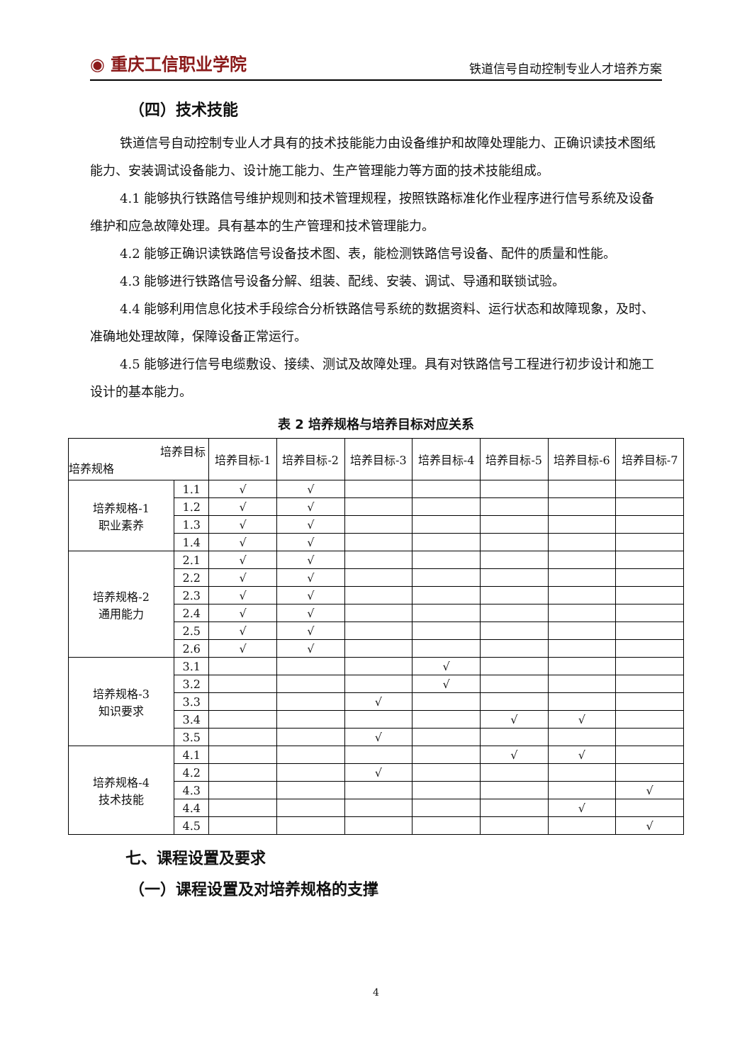◉ 重庆工信职业学院
铁道信号自动控制专业人才培养方案
（四）技术技能
铁道信号自动控制专业人才具有的技术技能能力由设备维护和故障处理能力、正确识读技术图纸能力、安装调试设备能力、设计施工能力、生产管理能力等方面的技术技能组成。
4.1 能够执行铁路信号维护规则和技术管理规程，按照铁路标准化作业程序进行信号系统及设备维护和应急故障处理。具有基本的生产管理和技术管理能力。
4.2 能够正确识读铁路信号设备技术图、表，能检测铁路信号设备、配件的质量和性能。
4.3 能够进行铁路信号设备分解、组装、配线、安装、调试、导通和联锁试验。
4.4 能够利用信息化技术手段综合分析铁路信号系统的数据资料、运行状态和故障现象，及时、准确地处理故障，保障设备正常运行。
4.5 能够进行信号电缆敷设、接续、测试及故障处理。具有对铁路信号工程进行初步设计和施工设计的基本能力。
表 2 培养规格与培养目标对应关系
| 培养目标 培养规格 | | 培养目标-1 | 培养目标-2 | 培养目标-3 | 培养目标-4 | 培养目标-5 | 培养目标-6 | 培养目标-7 |
| --- | --- | --- | --- | --- | --- | --- | --- | --- |
| 培养规格-1 职业素养 | 1.1 | √ | √ | | | | | |
| | 1.2 | √ | √ | | | | | |
| | 1.3 | √ | √ | | | | | |
| | 1.4 | √ | √ | | | | | |
| 培养规格-2 通用能力 | 2.1 | √ | √ | | | | | |
| | 2.2 | √ | √ | | | | | |
| | 2.3 | √ | √ | | | | | |
| | 2.4 | √ | √ | | | | | |
| | 2.5 | √ | √ | | | | | |
| | 2.6 | √ | √ | | | | | |
| 培养规格-3 知识要求 | 3.1 | | | | √ | | | |
| | 3.2 | | | | √ | | | |
| | 3.3 | | | √ | | | | |
| | 3.4 | | | | | √ | √ | |
| | 3.5 | | | √ | | | | |
| 培养规格-4 技术技能 | 4.1 | | | | | √ | √ | |
| | 4.2 | | | √ | | | | |
| | 4.3 | | | | | | | √ |
| | 4.4 | | | | | | √ | |
| | 4.5 | | | | | | | √ |
七、课程设置及要求
（一）课程设置及对培养规格的支撑
4